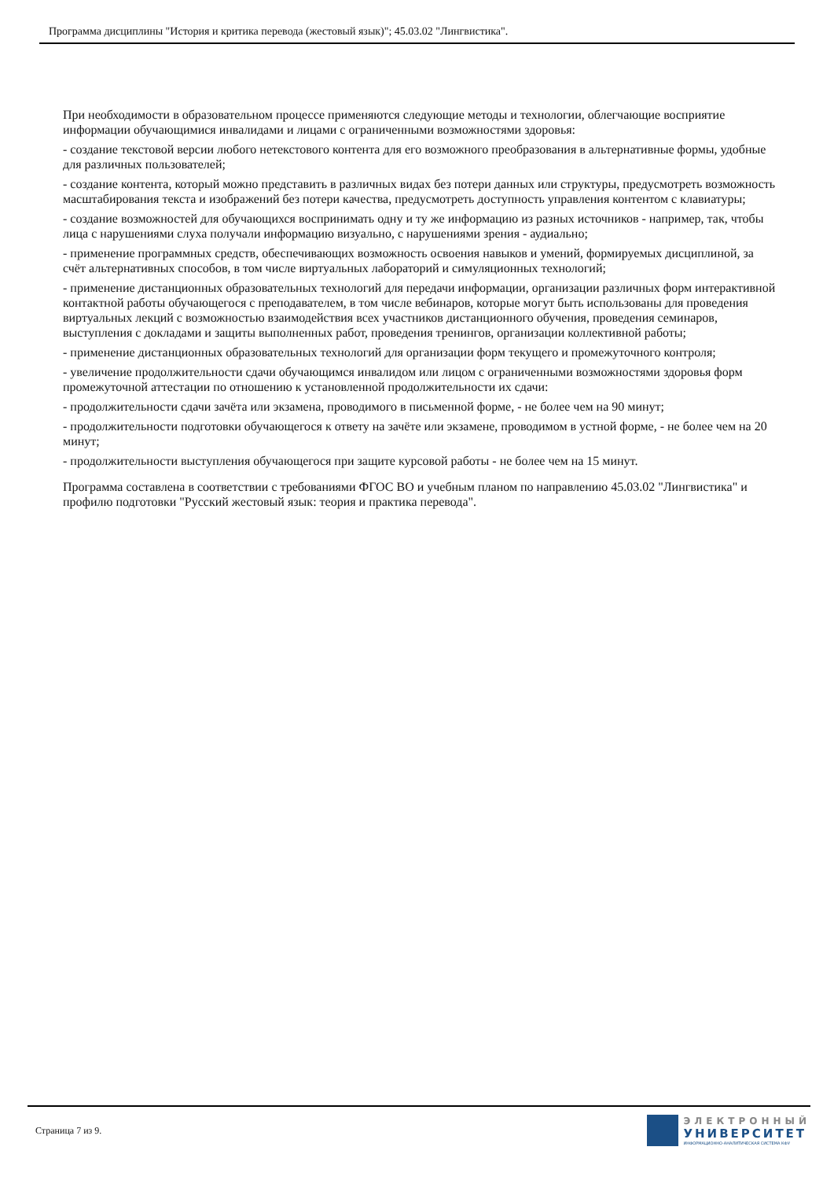Программа дисциплины "История и критика перевода (жестовый язык)"; 45.03.02 "Лингвистика".
При необходимости в образовательном процессе применяются следующие методы и технологии, облегчающие восприятие информации обучающимися инвалидами и лицами с ограниченными возможностями здоровья:
- создание текстовой версии любого нетекстового контента для его возможного преобразования в альтернативные формы, удобные для различных пользователей;
- создание контента, который можно представить в различных видах без потери данных или структуры, предусмотреть возможность масштабирования текста и изображений без потери качества, предусмотреть доступность управления контентом с клавиатуры;
- создание возможностей для обучающихся воспринимать одну и ту же информацию из разных источников - например, так, чтобы лица с нарушениями слуха получали информацию визуально, с нарушениями зрения - аудиально;
- применение программных средств, обеспечивающих возможность освоения навыков и умений, формируемых дисциплиной, за счёт альтернативных способов, в том числе виртуальных лабораторий и симуляционных технологий;
- применение дистанционных образовательных технологий для передачи информации, организации различных форм интерактивной контактной работы обучающегося с преподавателем, в том числе вебинаров, которые могут быть использованы для проведения виртуальных лекций с возможностью взаимодействия всех участников дистанционного обучения, проведения семинаров, выступления с докладами и защиты выполненных работ, проведения тренингов, организации коллективной работы;
- применение дистанционных образовательных технологий для организации форм текущего и промежуточного контроля;
- увеличение продолжительности сдачи обучающимся инвалидом или лицом с ограниченными возможностями здоровья форм промежуточной аттестации по отношению к установленной продолжительности их сдачи:
- продолжительности сдачи зачёта или экзамена, проводимого в письменной форме, - не более чем на 90 минут;
- продолжительности подготовки обучающегося к ответу на зачёте или экзамене, проводимом в устной форме, - не более чем на 20 минут;
- продолжительности выступления обучающегося при защите курсовой работы - не более чем на 15 минут.
Программа составлена в соответствии с требованиями ФГОС ВО и учебным планом по направлению 45.03.02 "Лингвистика" и профилю подготовки "Русский жестовый язык: теория и практика перевода".
Страница 7 из 9.
ЭЛЕКТРОННЫЙ
УНИВЕРСИТЕТ
ИНФОРМАЦИОННО-АНАЛИТИЧЕСКАЯ СИСТЕМА КФУ